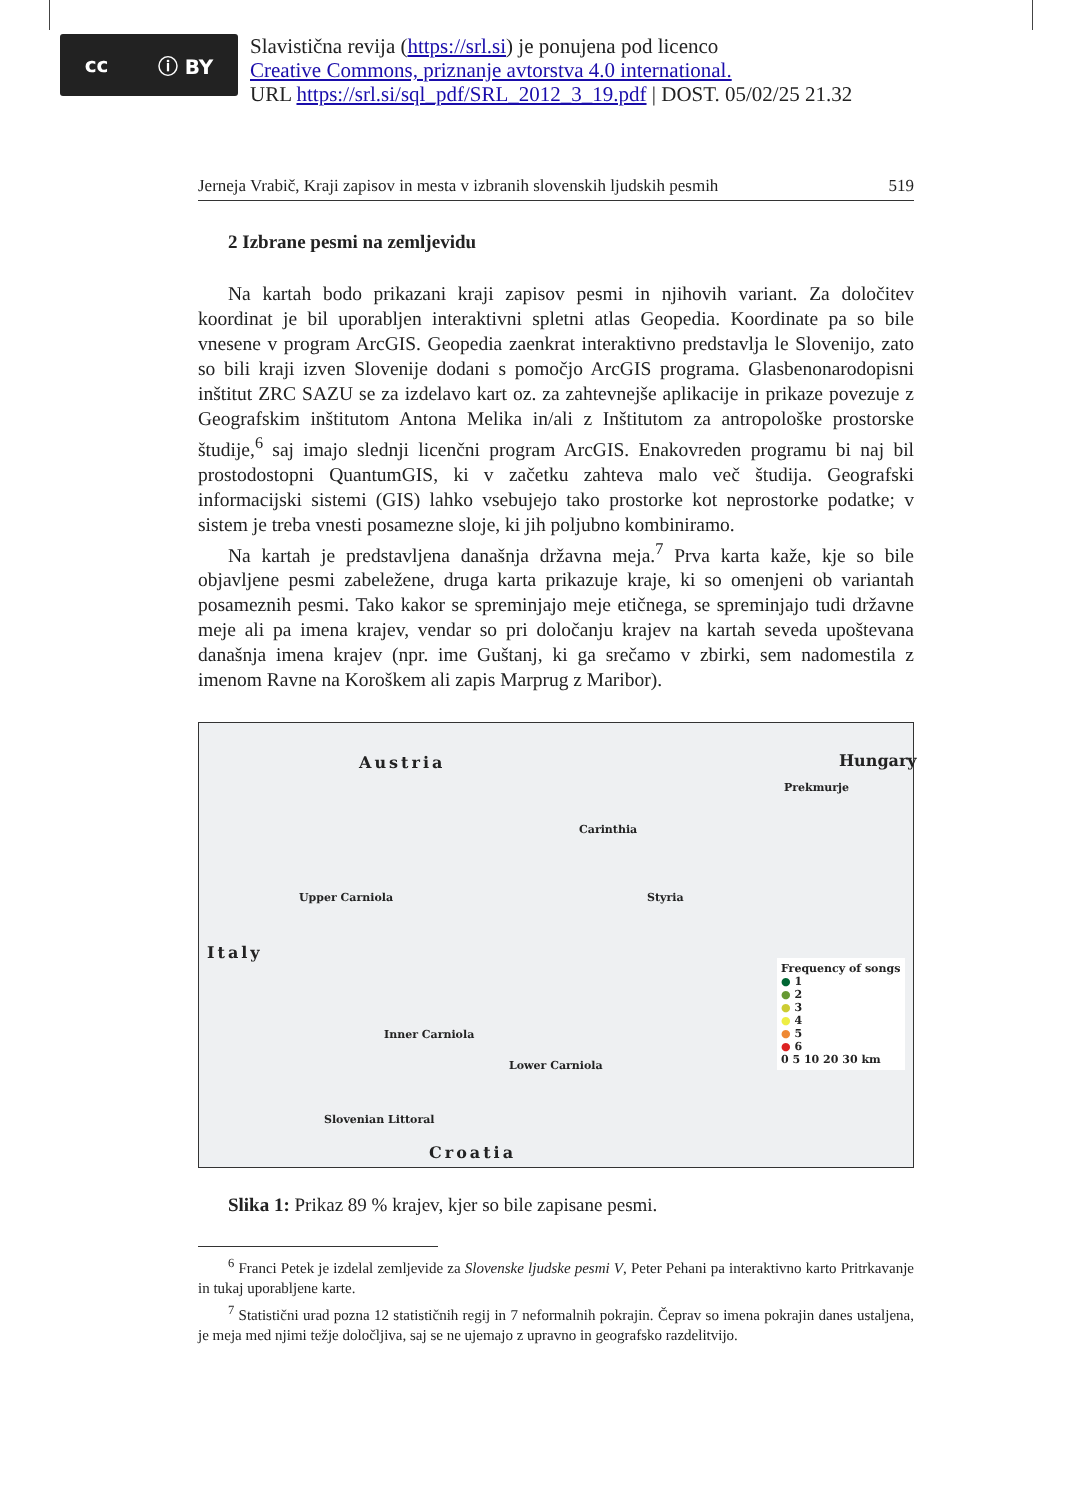cc ⓘ BY
Slavistična revija (https://srl.si) je ponujena pod licenco
Creative Commons, priznanje avtorstva 4.0 international.
URL https://srl.si/sql_pdf/SRL_2012_3_19.pdf | DOST. 05/02/25 21.32
Jerneja Vrabič, Kraji zapisov in mesta v izbranih slovenskih ljudskih pesmih 519
2 Izbrane pesmi na zemljevidu
Na kartah bodo prikazani kraji zapisov pesmi in njihovih variant. Za določitev koordinat je bil uporabljen interaktivni spletni atlas Geopedia. Koordinate pa so bile vnesene v program ArcGIS. Geopedia zaenkrat interaktivno predstavlja le Slovenijo, zato so bili kraji izven Slovenije dodani s pomočjo ArcGIS programa. Glasbenonarodopisni inštitut ZRC SAZU se za izdelavo kart oz. za zahtevnejše aplikacije in prikaze povezuje z Geografskim inštitutom Antona Melika in/ali z Inštitutom za antropološke prostorske študije,<sup>6</sup> saj imajo slednji licenčni program ArcGIS. Enakovreden programu bi naj bil prostodostopni QuantumGIS, ki v začetku zahteva malo več študija. Geografski informacijski sistemi (GIS) lahko vsebujejo tako prostorke kot neprostorke podatke; v sistem je treba vnesti posamezne sloje, ki jih poljubno kombiniramo.
Na kartah je predstavljena današnja državna meja.<sup>7</sup> Prva karta kaže, kje so bile objavljene pesmi zabeležene, druga karta prikazuje kraje, ki so omenjeni ob variantah posameznih pesmi. Tako kakor se spreminjajo meje etičnega, se spreminjajo tudi državne meje ali pa imena krajev, vendar so pri določanju krajev na kartah seveda upoštevana današnja imena krajev (npr. ime Guštanj, ki ga srečamo v zbirki, sem nadomestila z imenom Ravne na Koroškem ali zapis Marprug z Maribor).
Austria Hungary
Prekmurje
Carinthia
Upper Carniola Styria
Italy
Inner Carniola
Lower Carniola
Slovenian Littoral
Croatia
Frequency of songs
● 1
● 2
● 3
● 4
● 5
● 6
0 5 10 20 30 km
Slika 1: Prikaz 89 % krajev, kjer so bile zapisane pesmi.
<sup>6</sup> Franci Petek je izdelal zemljevide za Slovenske ljudske pesmi V, Peter Pehani pa interaktivno karto Pritrkavanje in tukaj uporabljene karte.
<sup>7</sup> Statistični urad pozna 12 statističnih regij in 7 neformalnih pokrajin. Čeprav so imena pokrajin danes ustaljena, je meja med njimi težje določljiva, saj se ne ujemajo z upravno in geografsko razdelitvijo.